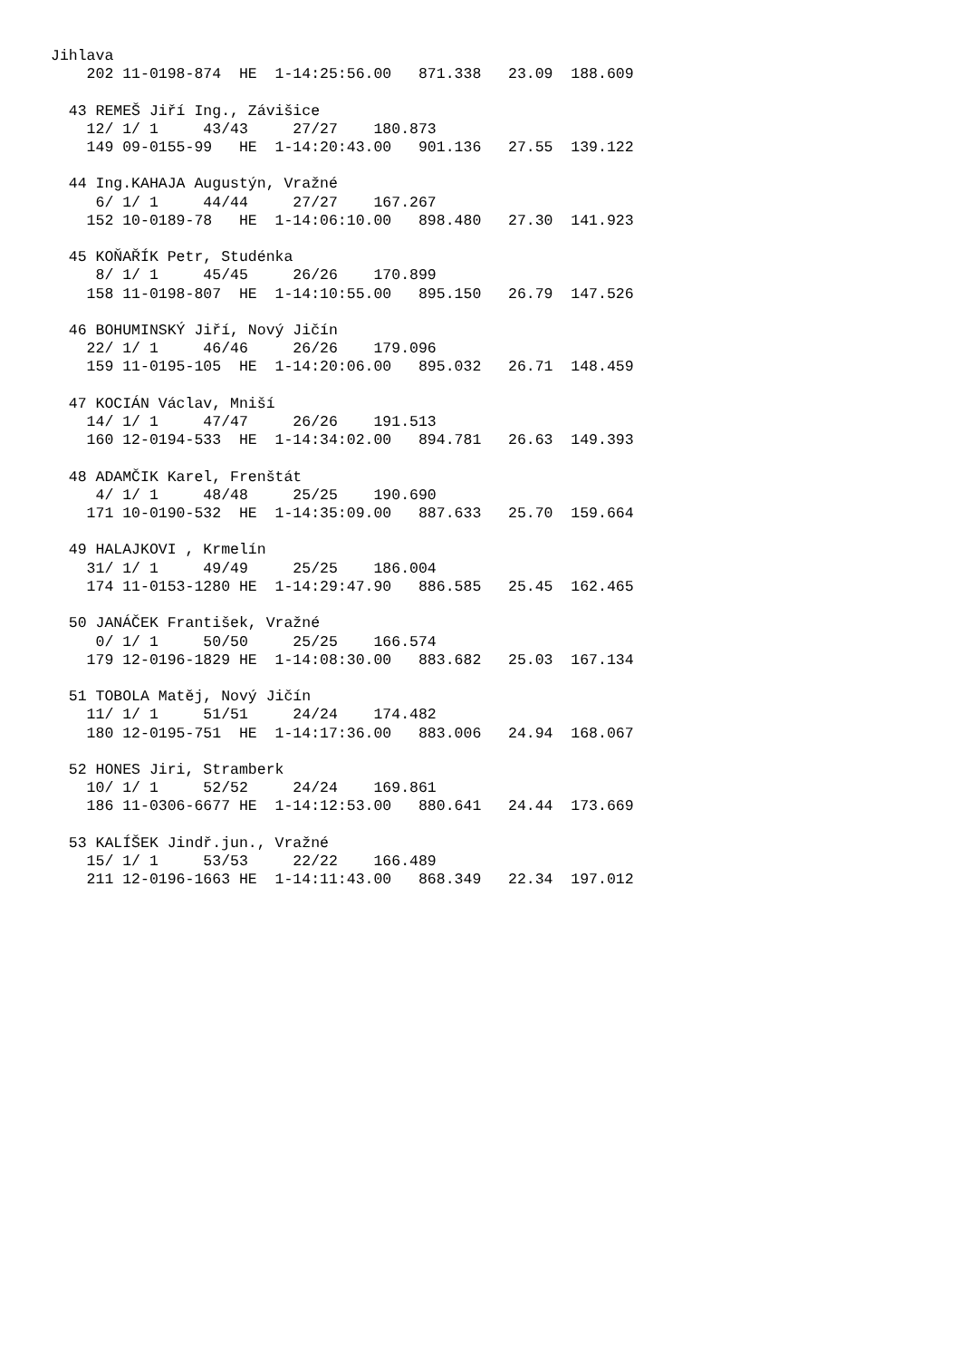Jihlava
    202 11-0198-874  HE  1-14:25:56.00   871.338   23.09  188.609

  43 REMEŠ Jiří Ing., Závišice
    12/ 1/ 1     43/43     27/27    180.873
    149 09-0155-99   HE  1-14:20:43.00   901.136   27.55  139.122

  44 Ing.KAHAJA Augustýn, Vražné
     6/ 1/ 1     44/44     27/27    167.267
    152 10-0189-78   HE  1-14:06:10.00   898.480   27.30  141.923

  45 KOŇAŘÍK Petr, Studénka
     8/ 1/ 1     45/45     26/26    170.899
    158 11-0198-807  HE  1-14:10:55.00   895.150   26.79  147.526

  46 BOHUMINSKÝ Jiří, Nový Jičín
    22/ 1/ 1     46/46     26/26    179.096
    159 11-0195-105  HE  1-14:20:06.00   895.032   26.71  148.459

  47 KOCIÁN Václav, Mniší
    14/ 1/ 1     47/47     26/26    191.513
    160 12-0194-533  HE  1-14:34:02.00   894.781   26.63  149.393

  48 ADAMČIK Karel, Frenštát
     4/ 1/ 1     48/48     25/25    190.690
    171 10-0190-532  HE  1-14:35:09.00   887.633   25.70  159.664

  49 HALAJKOVI , Krmelín
    31/ 1/ 1     49/49     25/25    186.004
    174 11-0153-1280 HE  1-14:29:47.90   886.585   25.45  162.465

  50 JANÁČEK František, Vražné
     0/ 1/ 1     50/50     25/25    166.574
    179 12-0196-1829 HE  1-14:08:30.00   883.682   25.03  167.134

  51 TOBOLA Matěj, Nový Jičín
    11/ 1/ 1     51/51     24/24    174.482
    180 12-0195-751  HE  1-14:17:36.00   883.006   24.94  168.067

  52 HONES Jiri, Stramberk
    10/ 1/ 1     52/52     24/24    169.861
    186 11-0306-6677 HE  1-14:12:53.00   880.641   24.44  173.669

  53 KALÍŠEK Jindř.jun., Vražné
    15/ 1/ 1     53/53     22/22    166.489
    211 12-0196-1663 HE  1-14:11:43.00   868.349   22.34  197.012